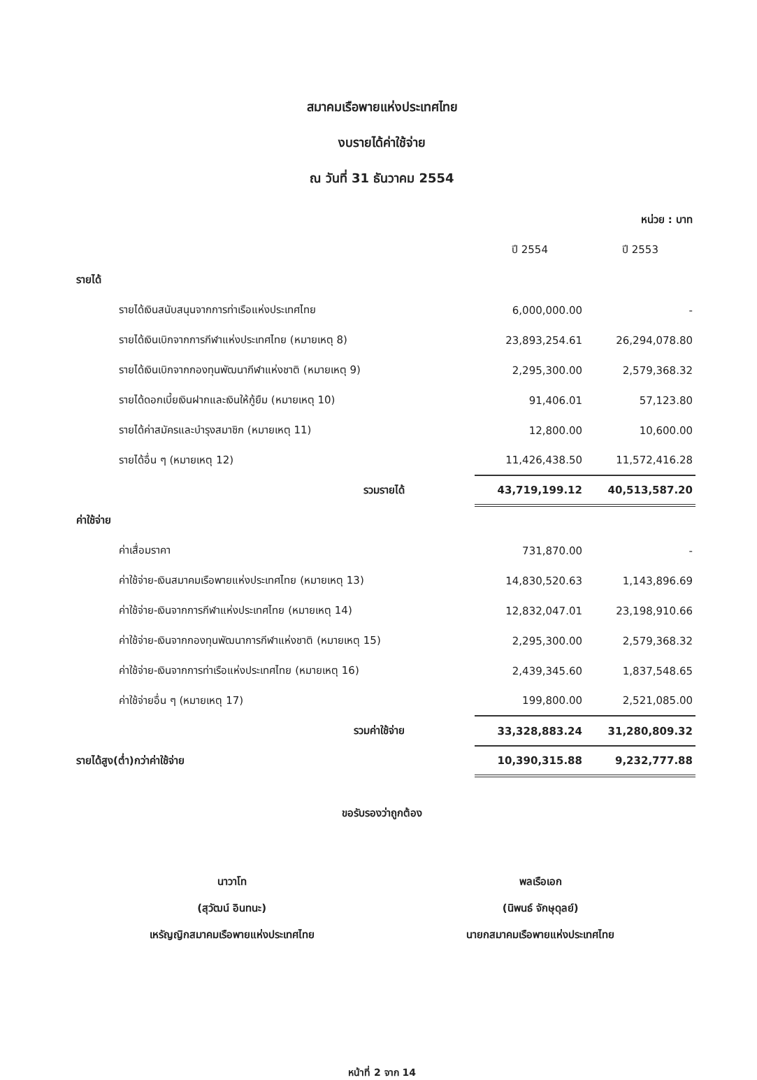สมาคมเรือพายแห่งประเทศไทย
งบรายได้ค่าใช้จ่าย
ณ วันที่ 31 ธันวาคม 2554
| | | หน่วย : บาท |
| | ปี 2554 | ปี 2553 |
| รายได้ | | |
| รายได้เงินสนับสนุนจากการท่าเรือแห่งประเทศไทย | 6,000,000.00 | - |
| รายได้เงินเบิกจากการกีฬาแห่งประเทศไทย (หมายเหตุ 8) | 23,893,254.61 | 26,294,078.80 |
| รายได้เงินเบิกจากกองทุนพัฒนากีฬาแห่งชาติ (หมายเหตุ 9) | 2,295,300.00 | 2,579,368.32 |
| รายได้ดอกเบี้ยเงินฝากและเงินให้กู้ยืม (หมายเหตุ 10) | 91,406.01 | 57,123.80 |
| รายได้ค่าสมัครและบำรุงสมาชิก (หมายเหตุ 11) | 12,800.00 | 10,600.00 |
| รายได้อื่น ๆ (หมายเหตุ 12) | 11,426,438.50 | 11,572,416.28 |
| รวมรายได้ | 43,719,199.12 | 40,513,587.20 |
| ค่าใช้จ่าย | | |
| ค่าเสื่อมราคา | 731,870.00 | - |
| ค่าใช้จ่าย-เงินสมาคมเรือพายแห่งประเทศไทย (หมายเหตุ 13) | 14,830,520.63 | 1,143,896.69 |
| ค่าใช้จ่าย-เงินจากการกีฬาแห่งประเทศไทย (หมายเหตุ 14) | 12,832,047.01 | 23,198,910.66 |
| ค่าใช้จ่าย-เงินจากกองทุนพัฒนาการกีฬาแห่งชาติ (หมายเหตุ 15) | 2,295,300.00 | 2,579,368.32 |
| ค่าใช้จ่าย-เงินจากการท่าเรือแห่งประเทศไทย (หมายเหตุ 16) | 2,439,345.60 | 1,837,548.65 |
| ค่าใช้จ่ายอื่น ๆ (หมายเหตุ 17) | 199,800.00 | 2,521,085.00 |
| รวมค่าใช้จ่าย | 33,328,883.24 | 31,280,809.32 |
| รายได้สูง(ต่ำ)กว่าค่าใช้จ่าย | 10,390,315.88 | 9,232,777.88 |
ขอรับรองว่าถูกต้อง
นาวาโท
(สุวัฒน์ อินทนะ)
เหรัญญิกสมาคมเรือพายแห่งประเทศไทย
พลเรือเอก
(นิพนธ์ จักษุดุลย์)
นายกสมาคมเรือพายแห่งประเทศไทย
หน้าที่ 2 จาก 14